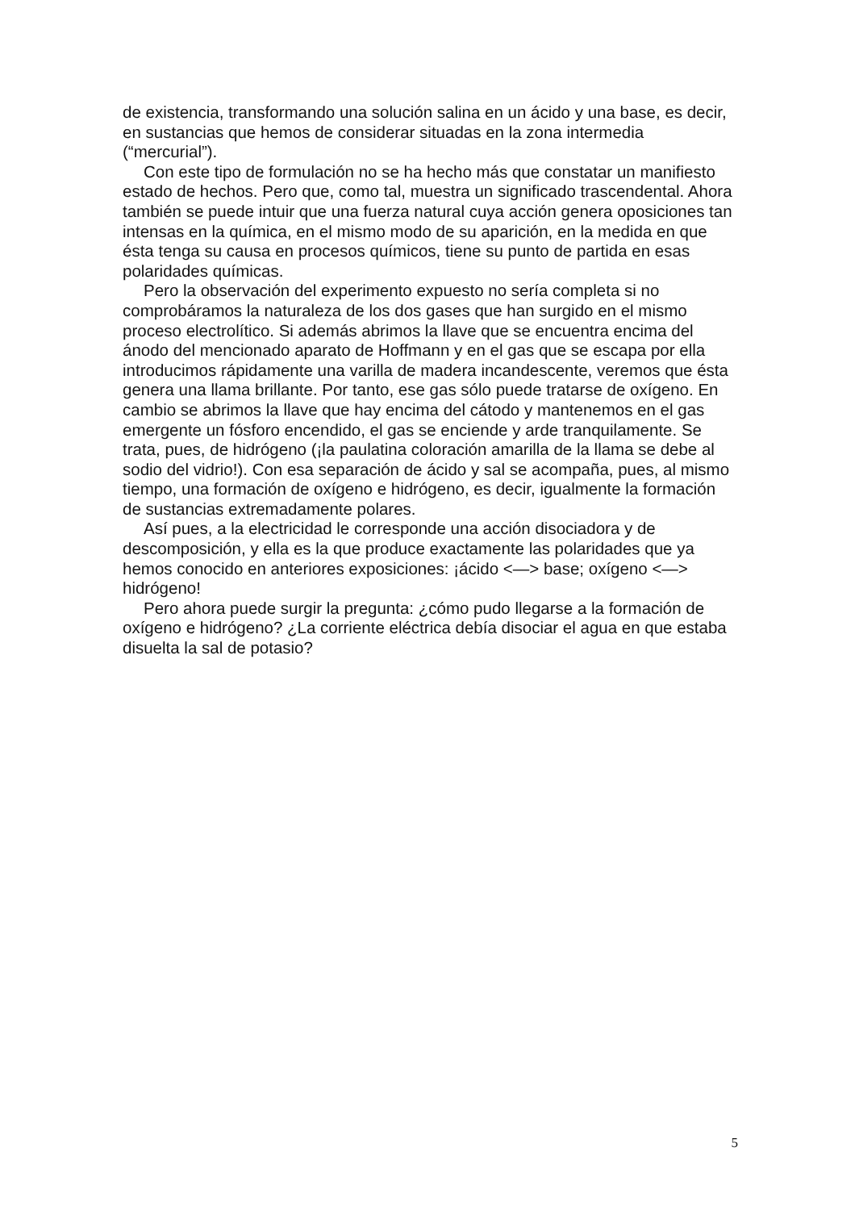de existencia, transformando una solución salina en un ácido y una base, es decir, en sustancias que hemos de considerar situadas en la zona intermedia (“mercurial”).
Con este tipo de formulación no se ha hecho más que constatar un manifiesto estado de hechos. Pero que, como tal, muestra un significado trascendental. Ahora también se puede intuir que una fuerza natural cuya acción genera oposiciones tan intensas en la química, en el mismo modo de su aparición, en la medida en que ésta tenga su causa en procesos químicos, tiene su punto de partida en esas polaridades químicas.
Pero la observación del experimento expuesto no sería completa si no comprobáramos la naturaleza de los dos gases que han surgido en el mismo proceso electrolítico. Si además abrimos la llave que se encuentra encima del ánodo del mencionado aparato de Hoffmann y en el gas que se escapa por ella introducimos rápidamente una varilla de madera incandescente, veremos que ésta genera una llama brillante. Por tanto, ese gas sólo puede tratarse de oxígeno. En cambio se abrimos la llave que hay encima del cátodo y mantenemos en el gas emergente un fósforo encendido, el gas se enciende y arde tranquilamente. Se trata, pues, de hidrógeno (¡la paulatina coloración amarilla de la llama se debe al sodio del vidrio!). Con esa separación de ácido y sal se acompaña, pues, al mismo tiempo, una formación de oxígeno e hidrógeno, es decir, igualmente la formación de sustancias extremadamente polares.
Así pues, a la electricidad le corresponde una acción disociadora y de descomposición, y ella es la que produce exactamente las polaridades que ya hemos conocido en anteriores exposiciones: ¡ácido <—> base; oxígeno <—> hidrógeno!
Pero ahora puede surgir la pregunta: ¿cómo pudo llegarse a la formación de oxígeno e hidrógeno? ¿La corriente eléctrica debía disociar el agua en que estaba disuelta la sal de potasio?
5